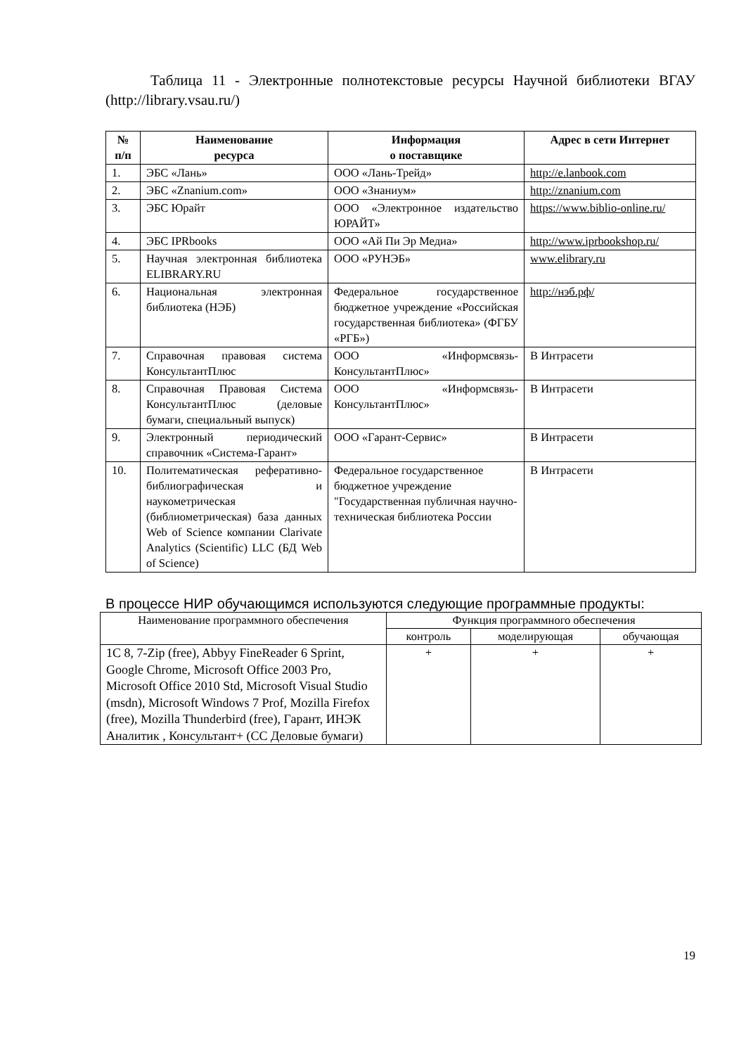Таблица 11 - Электронные полнотекстовые ресурсы Научной библиотеки ВГАУ (http://library.vsau.ru/)
| № п/п | Наименование ресурса | Информация о поставщике | Адрес в сети Интернет |
| --- | --- | --- | --- |
| 1. | ЭБС «Лань» | ООО «Лань-Трейд» | http://e.lanbook.com |
| 2. | ЭБС «Znanium.com» | ООО «Знаниум» | http://znanium.com |
| 3. | ЭБС Юрайт | ООО «Электронное издательство ЮРАЙТ» | https://www.biblio-online.ru/ |
| 4. | ЭБС IPRbooks | ООО «Ай Пи Эр Медиа» | http://www.iprbookshop.ru/ |
| 5. | Научная электронная библиотека ELIBRARY.RU | ООО «РУНЭБ» | www.elibrary.ru |
| 6. | Национальная электронная библиотека (НЭБ) | Федеральное государственное бюджетное учреждение «Российская государственная библиотека» (ФГБУ «РГБ») | http://нэб.рф/ |
| 7. | Справочная правовая система КонсультантПлюс | ООО «Информсвязь-КонсультантПлюс» | В Интрасети |
| 8. | Справочная Правовая Система КонсультантПлюс (деловые бумаги, специальный выпуск) | ООО «Информсвязь-КонсультантПлюс» | В Интрасети |
| 9. | Электронный периодический справочник «Система-Гарант» | ООО «Гарант-Сервис» | В Интрасети |
| 10. | Политематическая реферативно-библиографическая и наукометрическая (библиометрическая) база данных Web of Science компании Clarivate Analytics (Scientific) LLC (БД Web of Science) | Федеральное государственное бюджетное учреждение "Государственная публичная научно-техническая библиотека России | В Интрасети |
В процессе НИР обучающимся используются следующие программные продукты:
| Наименование программного обеспечения | Функция программного обеспечения | | |
| --- | --- | --- | --- |
| | контроль | моделирующая | обучающая |
| 1С 8, 7-Zip (free), Abbyy FineReader 6 Sprint, Google Chrome, Microsoft Office 2003 Pro, Microsoft Office 2010 Std, Microsoft Visual Studio (msdn), Microsoft Windows 7 Prof, Mozilla Firefox (free), Mozilla Thunderbird (free), Гарант, ИНЭК Аналитик , Консультант+ (СС Деловые бумаги) | + | + | + |
19